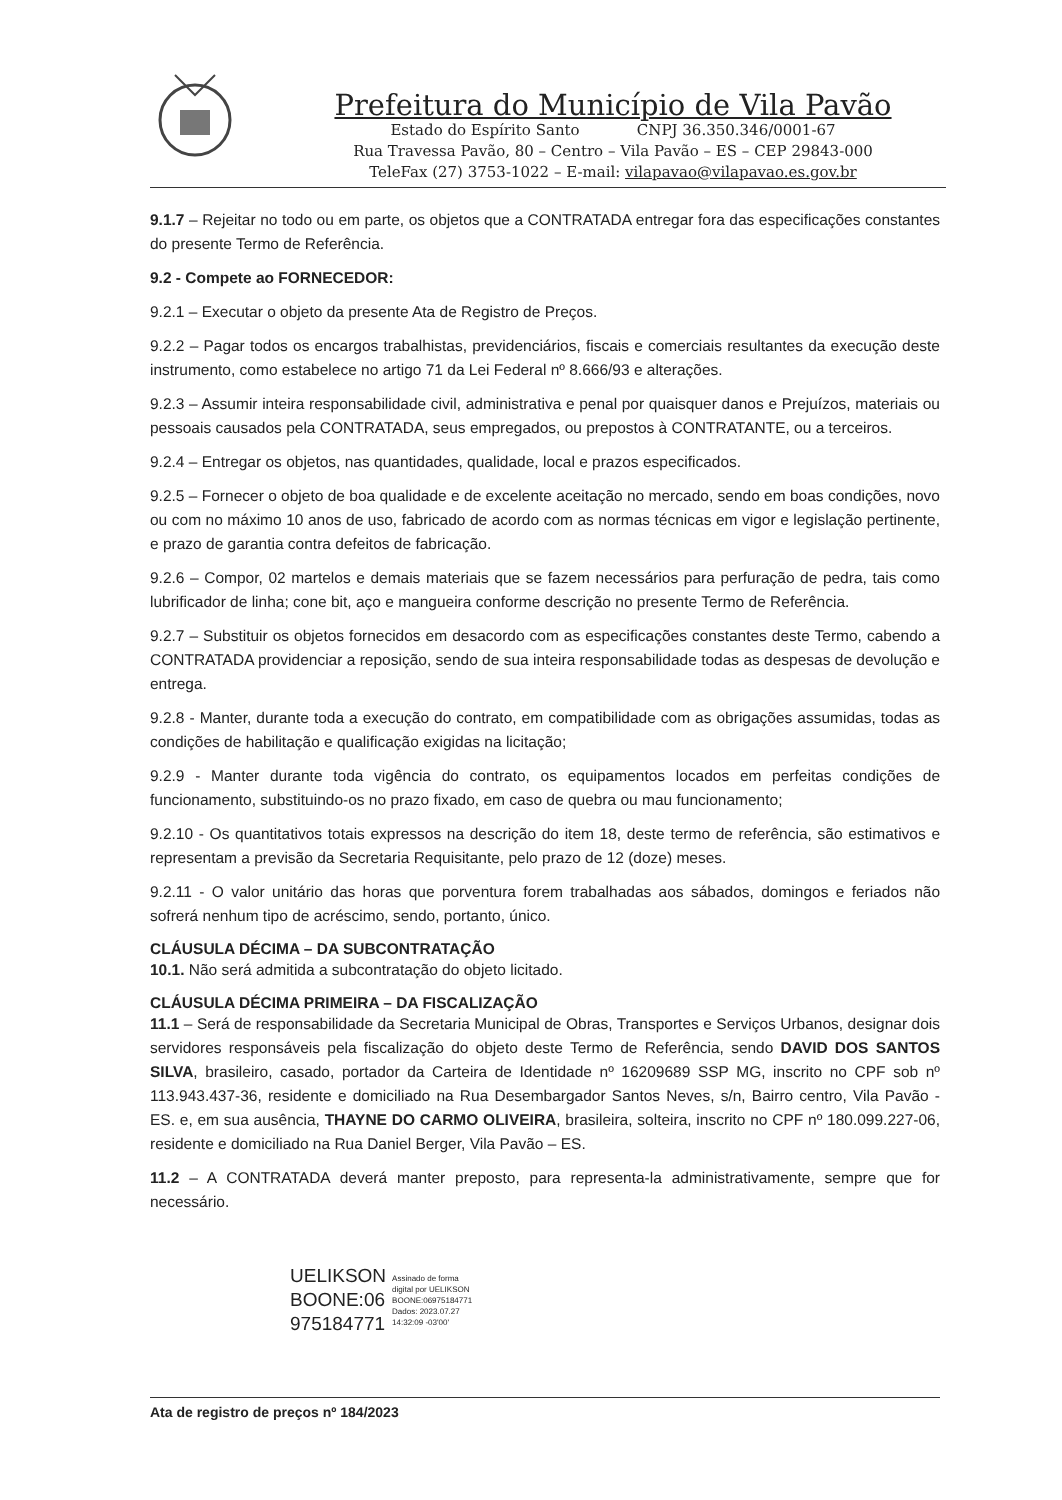Prefeitura do Município de Vila Pavão
Estado do Espírito Santo CNPJ 36.350.346/0001-67
Rua Travessa Pavão, 80 – Centro – Vila Pavão – ES – CEP 29843-000
TeleFax (27) 3753-1022 – E-mail: vilapavao@vilapavao.es.gov.br
9.1.7 – Rejeitar no todo ou em parte, os objetos que a CONTRATADA entregar fora das especificações constantes do presente Termo de Referência.
9.2 - Compete ao FORNECEDOR:
9.2.1 – Executar o objeto da presente Ata de Registro de Preços.
9.2.2 – Pagar todos os encargos trabalhistas, previdenciários, fiscais e comerciais resultantes da execução deste instrumento, como estabelece no artigo 71 da Lei Federal nº 8.666/93 e alterações.
9.2.3 – Assumir inteira responsabilidade civil, administrativa e penal por quaisquer danos e Prejuízos, materiais ou pessoais causados pela CONTRATADA, seus empregados, ou prepostos à CONTRATANTE, ou a terceiros.
9.2.4 – Entregar os objetos, nas quantidades, qualidade, local e prazos especificados.
9.2.5 – Fornecer o objeto de boa qualidade e de excelente aceitação no mercado, sendo em boas condições, novo ou com no máximo 10 anos de uso, fabricado de acordo com as normas técnicas em vigor e legislação pertinente, e prazo de garantia contra defeitos de fabricação.
9.2.6 – Compor, 02 martelos e demais materiais que se fazem necessários para perfuração de pedra, tais como lubrificador de linha; cone bit, aço e mangueira conforme descrição no presente Termo de Referência.
9.2.7 – Substituir os objetos fornecidos em desacordo com as especificações constantes deste Termo, cabendo a CONTRATADA providenciar a reposição, sendo de sua inteira responsabilidade todas as despesas de devolução e entrega.
9.2.8 - Manter, durante toda a execução do contrato, em compatibilidade com as obrigações assumidas, todas as condições de habilitação e qualificação exigidas na licitação;
9.2.9 - Manter durante toda vigência do contrato, os equipamentos locados em perfeitas condições de funcionamento, substituindo-os no prazo fixado, em caso de quebra ou mau funcionamento;
9.2.10 - Os quantitativos totais expressos na descrição do item 18, deste termo de referência, são estimativos e representam a previsão da Secretaria Requisitante, pelo prazo de 12 (doze) meses.
9.2.11 - O valor unitário das horas que porventura forem trabalhadas aos sábados, domingos e feriados não sofrerá nenhum tipo de acréscimo, sendo, portanto, único.
CLÁUSULA DÉCIMA – DA SUBCONTRATAÇÃO
10.1. Não será admitida a subcontratação do objeto licitado.
CLÁUSULA DÉCIMA PRIMEIRA – DA FISCALIZAÇÃO
11.1 – Será de responsabilidade da Secretaria Municipal de Obras, Transportes e Serviços Urbanos, designar dois servidores responsáveis pela fiscalização do objeto deste Termo de Referência, sendo DAVID DOS SANTOS SILVA, brasileiro, casado, portador da Carteira de Identidade nº 16209689 SSP MG, inscrito no CPF sob nº 113.943.437-36, residente e domiciliado na Rua Desembargador Santos Neves, s/n, Bairro centro, Vila Pavão - ES. e, em sua ausência, THAYNE DO CARMO OLIVEIRA, brasileira, solteira, inscrito no CPF nº 180.099.227-06, residente e domiciliado na Rua Daniel Berger, Vila Pavão – ES.
11.2 – A CONTRATADA deverá manter preposto, para representa-la administrativamente, sempre que for necessário.
UELIKSON
BOONE:06
975184771
Assinado de forma
digital por UELIKSON
BOONE:06975184771
Dados: 2023.07.27
14:32:09 -03'00'
Ata de registro de preços nº 184/2023